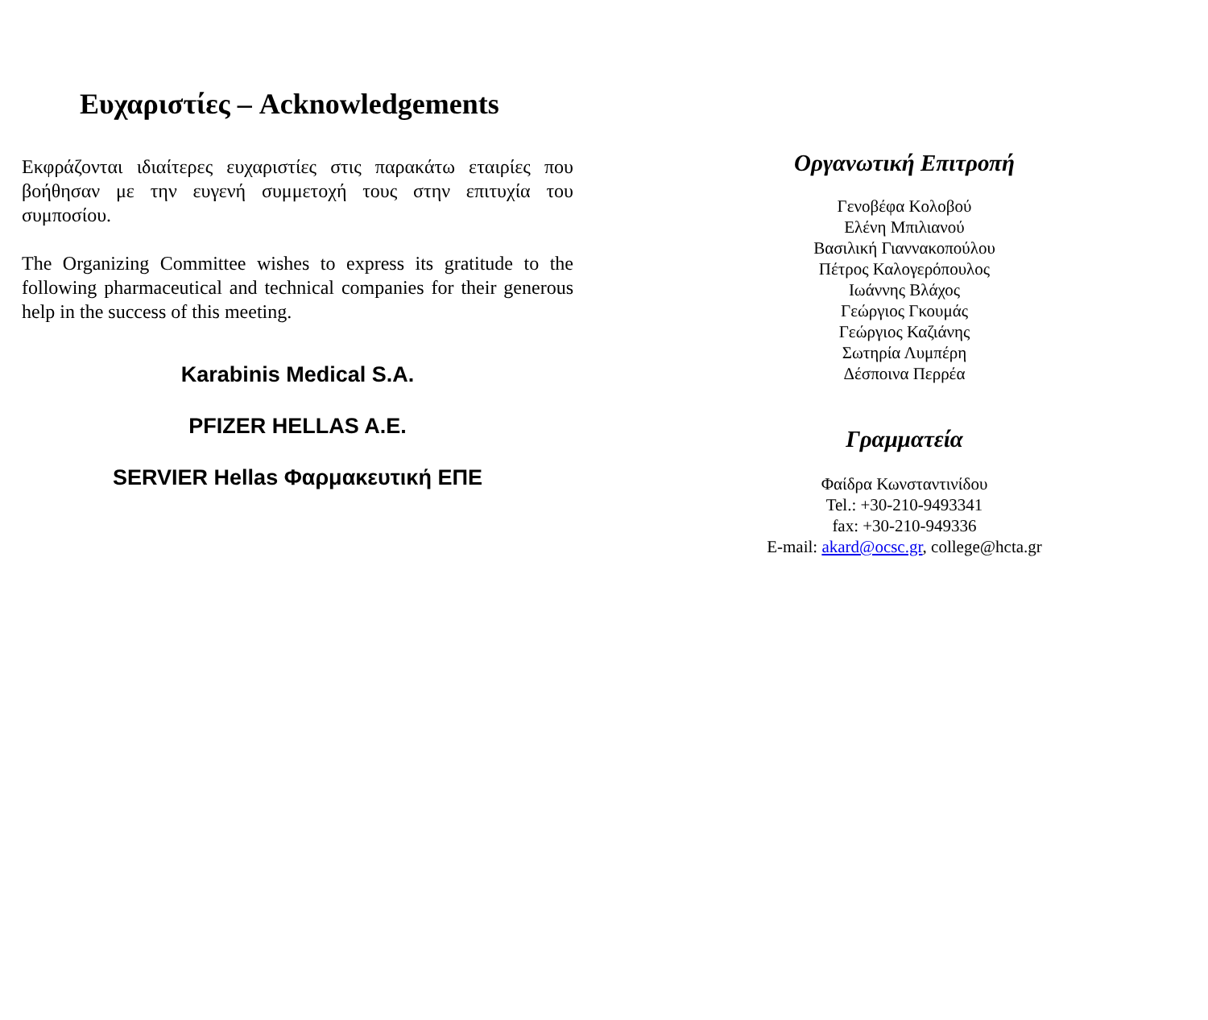Ευχαριστίες – Acknowledgements
Εκφράζονται ιδιαίτερες ευχαριστίες στις παρακάτω εταιρίες που βοήθησαν με την ευγενή συμμετοχή τους στην επιτυχία του συμποσίου.
The Organizing Committee wishes to express its gratitude to the following pharmaceutical and technical companies for their generous help in the success of this meeting.
Karabinis Medical S.A.
PFIZER HELLAS A.E.
SERVIER Hellas Φαρμακευτική ΕΠΕ
Οργανωτική Επιτροπή
Γενοβέφα Κολοβού
Ελένη Μπιλιανού
Βασιλική Γιαννακοπούλου
Πέτρος Καλογερόπουλος
Ιωάννης Βλάχος
Γεώργιος Γκουμάς
Γεώργιος Καζιάνης
Σωτηρία Λυμπέρη
Δέσποινα Περρέα
Γραμματεία
Φαίδρα Κωνσταντινίδου
Tel.: +30-210-9493341
fax: +30-210-949336
E-mail: akard@ocsc.gr, college@hcta.gr